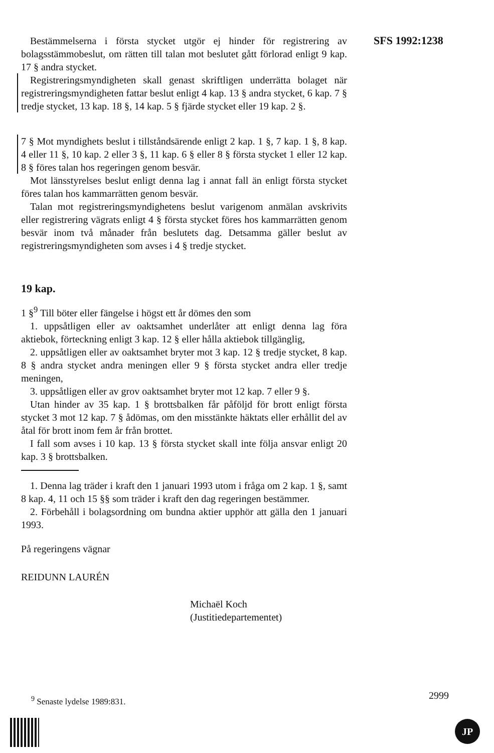SFS 1992:1238
Bestämmelserna i första stycket utgör ej hinder för registrering av bolagsstämmobeslut, om rätten till talan mot beslutet gått förlorad enligt 9 kap. 17 § andra stycket.
Registreringsmyndigheten skall genast skriftligen underrätta bolaget när registreringsmyndigheten fattar beslut enligt 4 kap. 13 § andra stycket, 6 kap. 7 § tredje stycket, 13 kap. 18 §, 14 kap. 5 § fjärde stycket eller 19 kap. 2 §.
7 § Mot myndighets beslut i tillståndsärende enligt 2 kap. 1 §, 7 kap. 1 §, 8 kap. 4 eller 11 §, 10 kap. 2 eller 3 §, 11 kap. 6 § eller 8 § första stycket 1 eller 12 kap. 8 § föres talan hos regeringen genom besvär.
Mot länsstyrelses beslut enligt denna lag i annat fall än enligt första stycket föres talan hos kammarrätten genom besvär.
Talan mot registreringsmyndighetens beslut varigenom anmälan avskrivits eller registrering vägrats enligt 4 § första stycket föres hos kammarrätten genom besvär inom två månader från beslutets dag. Detsamma gäller beslut av registreringsmyndigheten som avses i 4 § tredje stycket.
19 kap.
1 §<sup>9</sup> Till böter eller fängelse i högst ett år dömes den som
1. uppsåtligen eller av oaktsamhet underlåter att enligt denna lag föra aktiebok, förteckning enligt 3 kap. 12 § eller hålla aktiebok tillgänglig,
2. uppsåtligen eller av oaktsamhet bryter mot 3 kap. 12 § tredje stycket, 8 kap. 8 § andra stycket andra meningen eller 9 § första stycket andra eller tredje meningen,
3. uppsåtligen eller av grov oaktsamhet bryter mot 12 kap. 7 eller 9 §.
Utan hinder av 35 kap. 1 § brottsbalken får påföljd för brott enligt första stycket 3 mot 12 kap. 7 § ådömas, om den misstänkte häktats eller erhållit del av åtal för brott inom fem år från brottet.
I fall som avses i 10 kap. 13 § första stycket skall inte följa ansvar enligt 20 kap. 3 § brottsbalken.
1. Denna lag träder i kraft den 1 januari 1993 utom i fråga om 2 kap. 1 §, samt 8 kap. 4, 11 och 15 §§ som träder i kraft den dag regeringen bestämmer.
2. Förbehåll i bolagsordning om bundna aktier upphör att gälla den 1 januari 1993.
På regeringens vägnar
REIDUNN LAURÉN
Michaël Koch
(Justitiedepartementet)
<sup>9</sup> Senaste lydelse 1989:831. 2999
JP